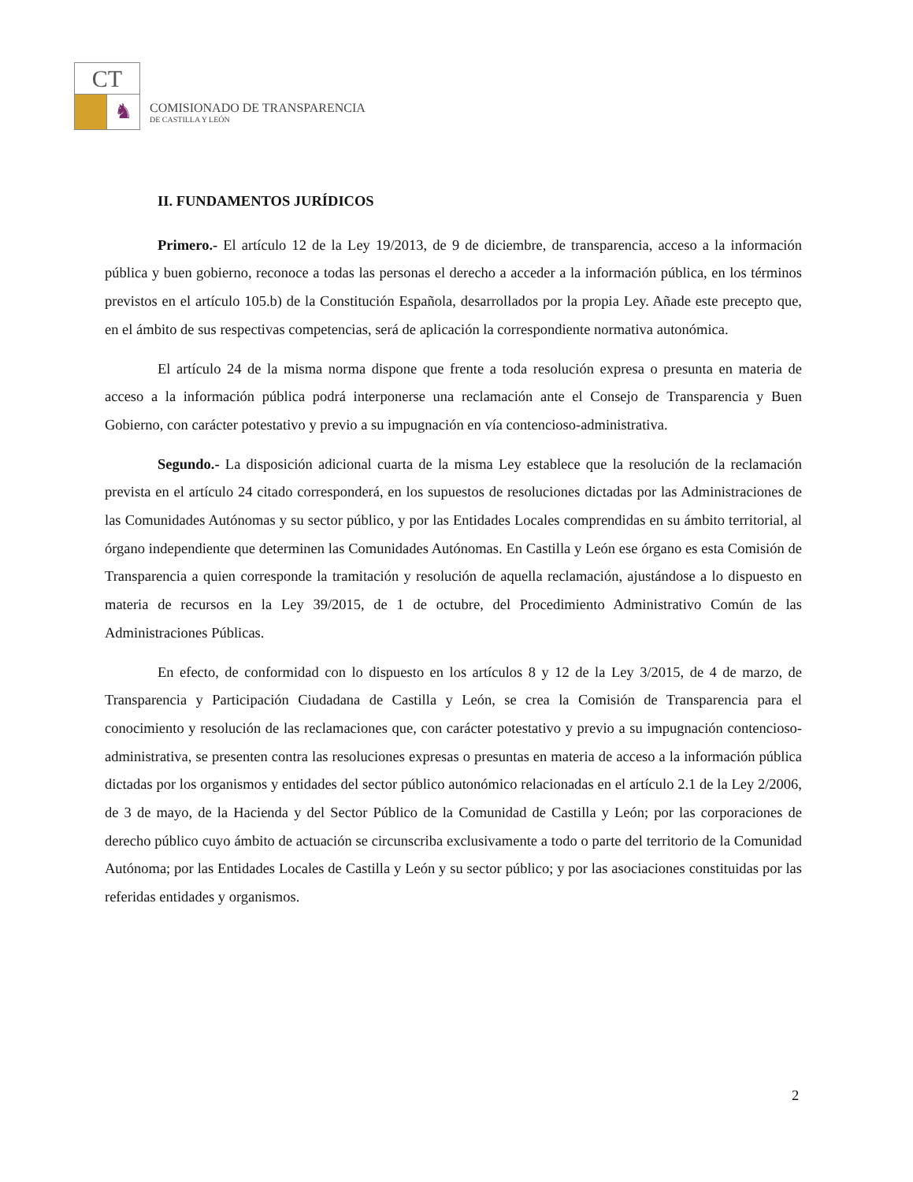CT
♞
COMISIONADO DE TRANSPARENCIA
DE CASTILLA Y LEÓN
II. FUNDAMENTOS JURÍDICOS
Primero.- El artículo 12 de la Ley 19/2013, de 9 de diciembre, de transparencia, acceso a la información pública y buen gobierno, reconoce a todas las personas el derecho a acceder a la información pública, en los términos previstos en el artículo 105.b) de la Constitución Española, desarrollados por la propia Ley. Añade este precepto que, en el ámbito de sus respectivas competencias, será de aplicación la correspondiente normativa autonómica.
El artículo 24 de la misma norma dispone que frente a toda resolución expresa o presunta en materia de acceso a la información pública podrá interponerse una reclamación ante el Consejo de Transparencia y Buen Gobierno, con carácter potestativo y previo a su impugnación en vía contencioso-administrativa.
Segundo.- La disposición adicional cuarta de la misma Ley establece que la resolución de la reclamación prevista en el artículo 24 citado corresponderá, en los supuestos de resoluciones dictadas por las Administraciones de las Comunidades Autónomas y su sector público, y por las Entidades Locales comprendidas en su ámbito territorial, al órgano independiente que determinen las Comunidades Autónomas. En Castilla y León ese órgano es esta Comisión de Transparencia a quien corresponde la tramitación y resolución de aquella reclamación, ajustándose a lo dispuesto en materia de recursos en la Ley 39/2015, de 1 de octubre, del Procedimiento Administrativo Común de las Administraciones Públicas.
En efecto, de conformidad con lo dispuesto en los artículos 8 y 12 de la Ley 3/2015, de 4 de marzo, de Transparencia y Participación Ciudadana de Castilla y León, se crea la Comisión de Transparencia para el conocimiento y resolución de las reclamaciones que, con carácter potestativo y previo a su impugnación contencioso-administrativa, se presenten contra las resoluciones expresas o presuntas en materia de acceso a la información pública dictadas por los organismos y entidades del sector público autonómico relacionadas en el artículo 2.1 de la Ley 2/2006, de 3 de mayo, de la Hacienda y del Sector Público de la Comunidad de Castilla y León; por las corporaciones de derecho público cuyo ámbito de actuación se circunscriba exclusivamente a todo o parte del territorio de la Comunidad Autónoma; por las Entidades Locales de Castilla y León y su sector público; y por las asociaciones constituidas por las referidas entidades y organismos.
2